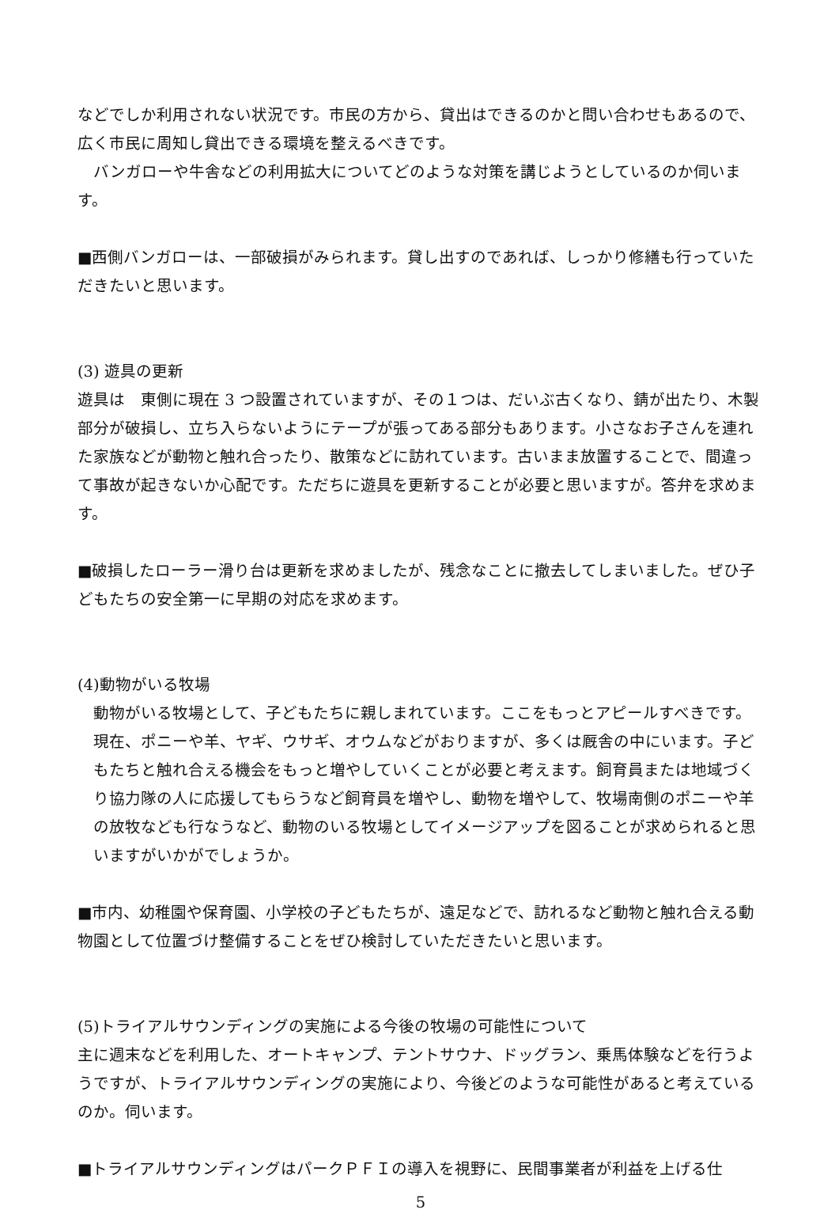などでしか利用されない状況です。市民の方から、貸出はできるのかと問い合わせもあるので、広く市民に周知し貸出できる環境を整えるべきです。
　バンガローや牛舎などの利用拡大についてどのような対策を講じようとしているのか伺います。
■西側バンガローは、一部破損がみられます。貸し出すのであれば、しっかり修繕も行っていただきたいと思います。
(3) 遊具の更新
遊具は　東側に現在 3 つ設置されていますが、その１つは、だいぶ古くなり、錆が出たり、木製部分が破損し、立ち入らないようにテープが張ってある部分もあります。小さなお子さんを連れた家族などが動物と触れ合ったり、散策などに訪れています。古いまま放置することで、間違って事故が起きないか心配です。ただちに遊具を更新することが必要と思いますが。答弁を求めます。
■破損したローラー滑り台は更新を求めましたが、残念なことに撤去してしまいました。ぜひ子どもたちの安全第一に早期の対応を求めます。
(4)動物がいる牧場
動物がいる牧場として、子どもたちに親しまれています。ここをもっとアピールすべきです。　現在、ポニーや羊、ヤギ、ウサギ、オウムなどがおりますが、多くは厩舎の中にいます。子どもたちと触れ合える機会をもっと増やしていくことが必要と考えます。飼育員または地域づくり協力隊の人に応援してもらうなど飼育員を増やし、動物を増やして、牧場南側のポニーや羊の放牧なども行なうなど、動物のいる牧場としてイメージアップを図ることが求められると思いますがいかがでしょうか。
■市内、幼稚園や保育園、小学校の子どもたちが、遠足などで、訪れるなど動物と触れ合える動物園として位置づけ整備することをぜひ検討していただきたいと思います。
(5)トライアルサウンディングの実施による今後の牧場の可能性について
主に週末などを利用した、オートキャンプ、テントサウナ、ドッグラン、乗馬体験などを行うようですが、トライアルサウンディングの実施により、今後どのような可能性があると考えているのか。伺います。
■トライアルサウンディングはパークＰＦＩの導入を視野に、民間事業者が利益を上げる仕
5